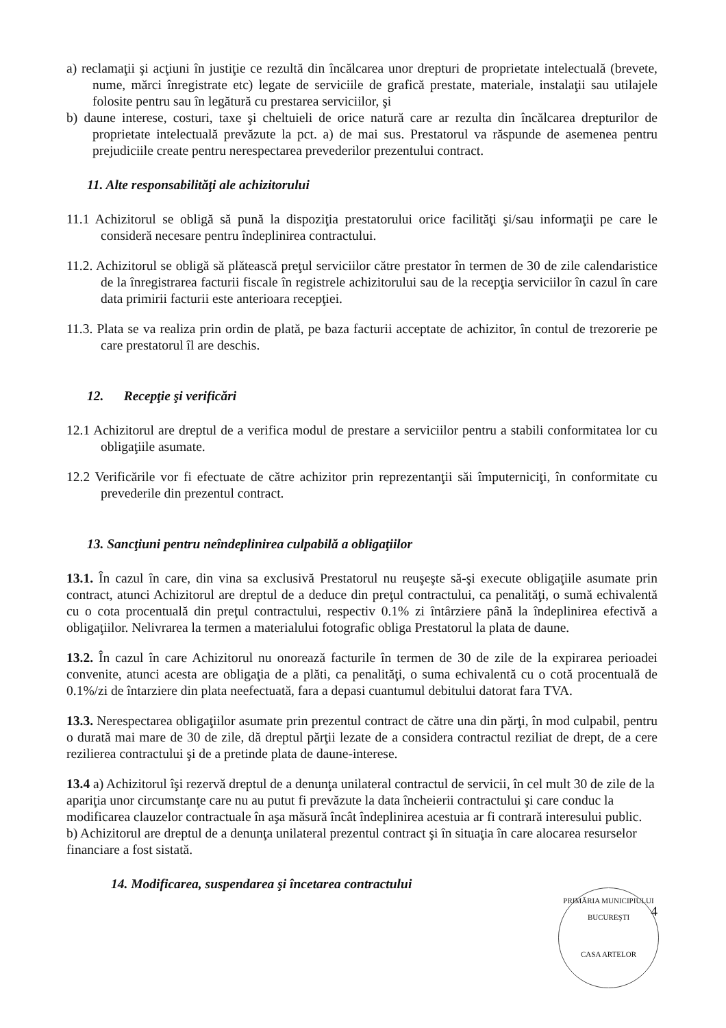a) reclamaţii şi acţiuni în justiţie ce rezultă din încălcarea unor drepturi de proprietate intelectuală (brevete, nume, mărci înregistrate etc) legate de serviciile de grafică prestate, materiale, instalaţii sau utilajele folosite pentru sau în legătură cu prestarea serviciilor, şi
b) daune interese, costuri, taxe şi cheltuieli de orice natură care ar rezulta din încălcarea drepturilor de proprietate intelectuală prevăzute la pct. a) de mai sus. Prestatorul va răspunde de asemenea pentru prejudiciile create pentru nerespectarea prevederilor prezentului contract.
11. Alte responsabilităţi ale achizitorului
11.1 Achizitorul se obligă să pună la dispoziţia prestatorului orice facilităţi şi/sau informaţii pe care le consideră necesare pentru îndeplinirea contractului.
11.2. Achizitorul se obligă să plătească preţul serviciilor către prestator în termen de 30 de zile calendaristice de la înregistrarea facturii fiscale în registrele achizitorului sau de la recepţia serviciilor în cazul în care data primirii facturii este anterioara recepţiei.
11.3. Plata se va realiza prin ordin de plată, pe baza facturii acceptate de achizitor, în contul de trezorerie pe care prestatorul îl are deschis.
12. Recepţie şi verificări
12.1 Achizitorul are dreptul de a verifica modul de prestare a serviciilor pentru a stabili conformitatea lor cu obligaţiile asumate.
12.2 Verificările vor fi efectuate de către achizitor prin reprezentanţii săi împuterniciţi, în conformitate cu prevederile din prezentul contract.
13. Sancţiuni pentru neîndeplinirea culpabilă a obligaţiilor
13.1. În cazul în care, din vina sa exclusivă Prestatorul nu reuşeşte să-şi execute obligaţiile asumate prin contract, atunci Achizitorul are dreptul de a deduce din preţul contractului, ca penalităţi, o sumă echivalentă cu o cota procentuală din preţul contractului, respectiv 0.1% zi întârziere până la îndeplinirea efectivă a obligaţiilor. Nelivrarea la termen a materialului fotografic obliga Prestatorul la plata de daune.
13.2. În cazul în care Achizitorul nu onorează facturile în termen de 30 de zile de la expirarea perioadei convenite, atunci acesta are obligaţia de a plăti, ca penalităţi, o suma echivalentă cu o cotă procentuală de 0.1%/zi de întarziere din plata neefectuată, fara a depasi cuantumul debitului datorat fara TVA.
13.3. Nerespectarea obligaţiilor asumate prin prezentul contract de către una din părţi, în mod culpabil, pentru o durată mai mare de 30 de zile, dă dreptul părţii lezate de a considera contractul reziliat de drept, de a cere rezilierea contractului şi de a pretinde plata de daune-interese.
13.4 a) Achizitorul îşi rezervă dreptul de a denunţa unilateral contractul de servicii, în cel mult 30 de zile de la apariţia unor circumstanţe care nu au putut fi prevăzute la data încheierii contractului şi care conduc la modificarea clauzelor contractuale în aşa măsură încât îndeplinirea acestuia ar fi contrară interesului public.
b) Achizitorul are dreptul de a denunţa unilateral prezentul contract şi în situaţia în care alocarea resurselor financiare a fost sistată.
14. Modificarea, suspendarea şi încetarea contractului
4
PRIMĂRIA MUNICIPIULUI BUCUREŞTI
CASA ARTELOR